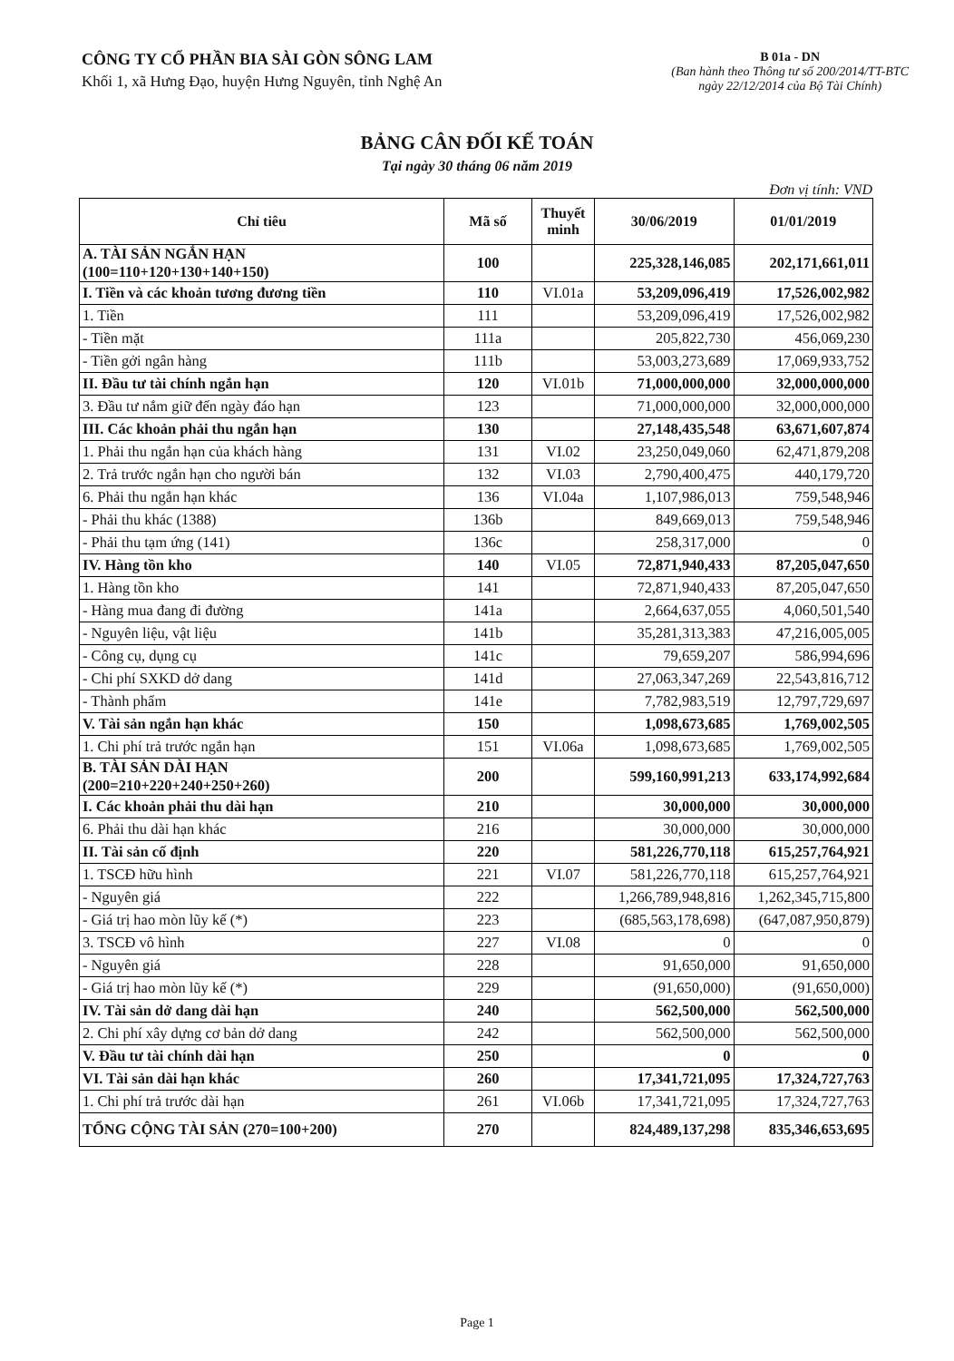CÔNG TY CỔ PHẦN BIA SÀI GÒN SÔNG LAM
Khối 1, xã Hưng Đạo, huyện Hưng Nguyên, tỉnh Nghệ An
B 01a - DN
(Ban hành theo Thông tư số 200/2014/TT-BTC
ngày 22/12/2014 của Bộ Tài Chính)
BẢNG CÂN ĐỐI KẾ TOÁN
Tại ngày 30 tháng 06 năm 2019
Đơn vị tính: VND
| Chỉ tiêu | Mã số | Thuyết minh | 30/06/2019 | 01/01/2019 |
| --- | --- | --- | --- | --- |
| A. TÀI SẢN NGẮN HẠN (100=110+120+130+140+150) | 100 | | 225,328,146,085 | 202,171,661,011 |
| I. Tiền và các khoản tương đương tiền | 110 | VI.01a | 53,209,096,419 | 17,526,002,982 |
| 1. Tiền | 111 | | 53,209,096,419 | 17,526,002,982 |
| - Tiền mặt | 111a | | 205,822,730 | 456,069,230 |
| - Tiền gởi ngân hàng | 111b | | 53,003,273,689 | 17,069,933,752 |
| II. Đầu tư tài chính ngắn hạn | 120 | VI.01b | 71,000,000,000 | 32,000,000,000 |
| 3. Đầu tư nắm giữ đến ngày đáo hạn | 123 | | 71,000,000,000 | 32,000,000,000 |
| III. Các khoản phải thu ngắn hạn | 130 | | 27,148,435,548 | 63,671,607,874 |
| 1. Phải thu ngắn hạn của khách hàng | 131 | VI.02 | 23,250,049,060 | 62,471,879,208 |
| 2. Trả trước ngắn hạn cho người bán | 132 | VI.03 | 2,790,400,475 | 440,179,720 |
| 6. Phải thu ngắn hạn khác | 136 | VI.04a | 1,107,986,013 | 759,548,946 |
| - Phải thu khác (1388) | 136b | | 849,669,013 | 759,548,946 |
| - Phải thu tạm ứng (141) | 136c | | 258,317,000 | 0 |
| IV. Hàng tồn kho | 140 | VI.05 | 72,871,940,433 | 87,205,047,650 |
| 1. Hàng tồn kho | 141 | | 72,871,940,433 | 87,205,047,650 |
| - Hàng mua đang đi đường | 141a | | 2,664,637,055 | 4,060,501,540 |
| - Nguyên liệu, vật liệu | 141b | | 35,281,313,383 | 47,216,005,005 |
| - Công cụ, dụng cụ | 141c | | 79,659,207 | 586,994,696 |
| - Chi phí SXKD dở dang | 141d | | 27,063,347,269 | 22,543,816,712 |
| - Thành phẩm | 141e | | 7,782,983,519 | 12,797,729,697 |
| V. Tài sản ngắn hạn khác | 150 | | 1,098,673,685 | 1,769,002,505 |
| 1. Chi phí trả trước ngắn hạn | 151 | VI.06a | 1,098,673,685 | 1,769,002,505 |
| B. TÀI SẢN DÀI HẠN (200=210+220+240+250+260) | 200 | | 599,160,991,213 | 633,174,992,684 |
| I. Các khoản phải thu dài hạn | 210 | | 30,000,000 | 30,000,000 |
| 6. Phải thu dài hạn khác | 216 | | 30,000,000 | 30,000,000 |
| II. Tài sản cố định | 220 | | 581,226,770,118 | 615,257,764,921 |
| 1. TSCĐ hữu hình | 221 | VI.07 | 581,226,770,118 | 615,257,764,921 |
| - Nguyên giá | 222 | | 1,266,789,948,816 | 1,262,345,715,800 |
| - Giá trị hao mòn lũy kế (*) | 223 | | (685,563,178,698) | (647,087,950,879) |
| 3. TSCĐ vô hình | 227 | VI.08 | 0 | 0 |
| - Nguyên giá | 228 | | 91,650,000 | 91,650,000 |
| - Giá trị hao mòn lũy kế (*) | 229 | | (91,650,000) | (91,650,000) |
| IV. Tài sản dở dang dài hạn | 240 | | 562,500,000 | 562,500,000 |
| 2. Chi phí xây dựng cơ bản dở dang | 242 | | 562,500,000 | 562,500,000 |
| V. Đầu tư tài chính dài hạn | 250 | | 0 | 0 |
| VI. Tài sản dài hạn khác | 260 | | 17,341,721,095 | 17,324,727,763 |
| 1. Chi phí trả trước dài hạn | 261 | VI.06b | 17,341,721,095 | 17,324,727,763 |
| TỔNG CỘNG TÀI SẢN (270=100+200) | 270 | | 824,489,137,298 | 835,346,653,695 |
Page 1